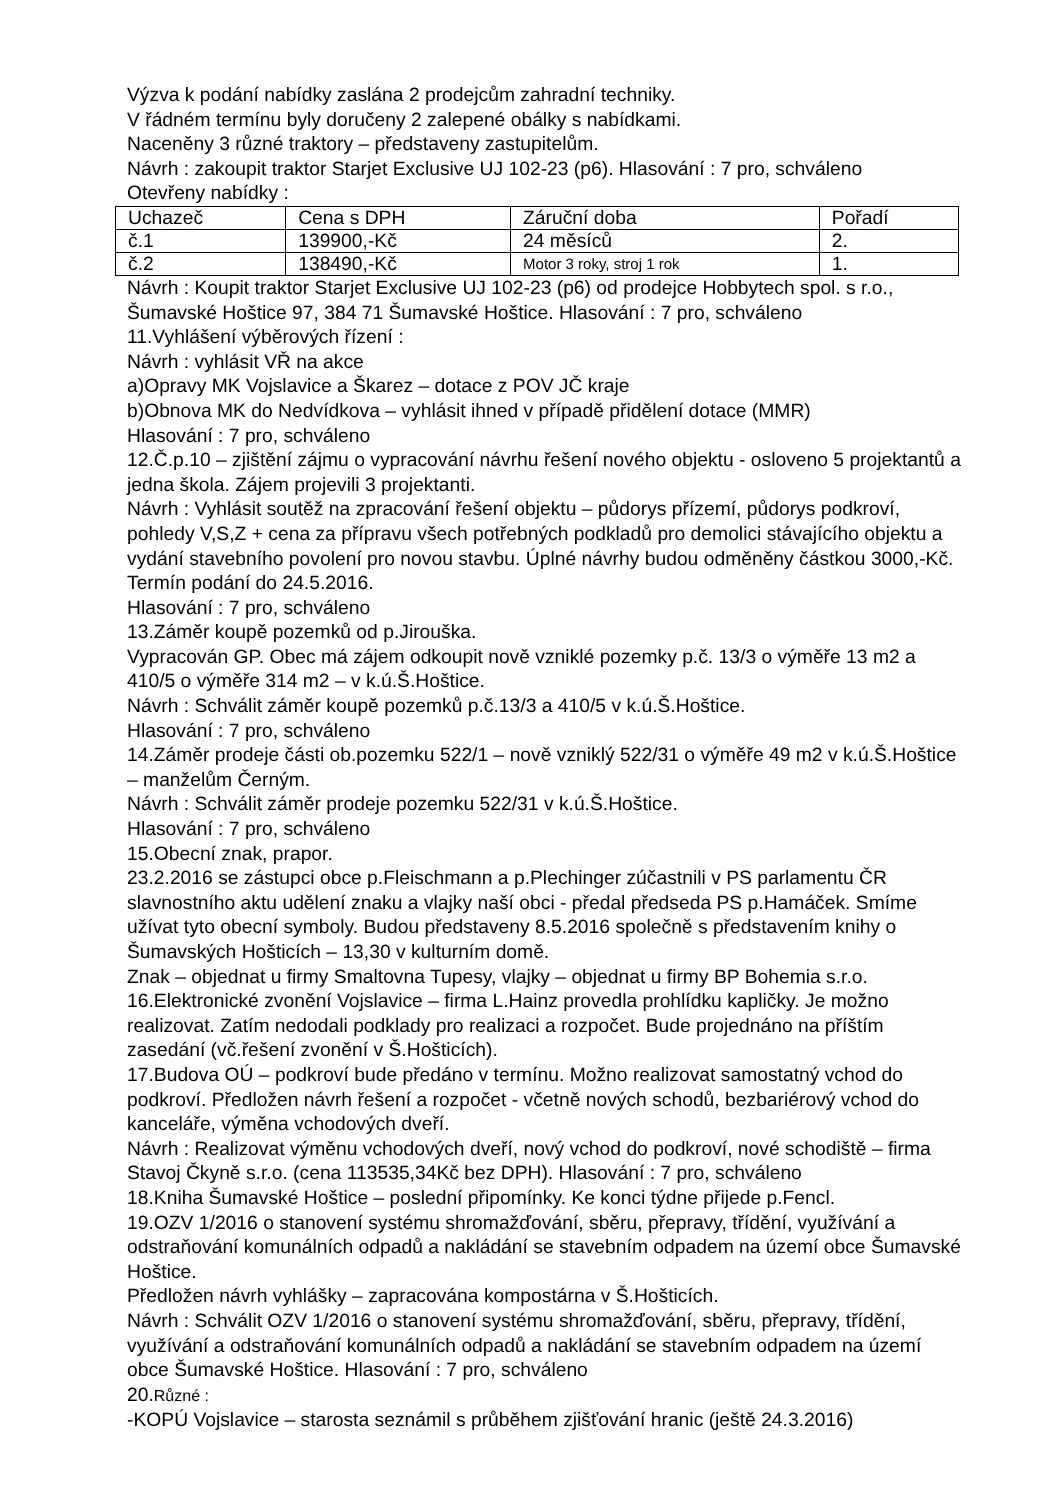Výzva k podání nabídky zaslána 2 prodejcům zahradní techniky.
V řádném termínu byly doručeny 2 zalepené obálky s nabídkami.
Naceněny 3 různé traktory – představeny zastupitelům.
Návrh : zakoupit traktor Starjet Exclusive UJ 102-23 (p6). Hlasování : 7 pro, schváleno
Otevřeny nabídky :
| Uchazeč | Cena s DPH | Záruční doba | Pořadí |
| č.1 | 139900,-Kč | 24 měsíců | 2. |
| č.2 | 138490,-Kč | Motor 3 roky, stroj 1 rok | 1. |
Návrh : Koupit traktor Starjet Exclusive UJ 102-23 (p6) od prodejce Hobbytech spol. s r.o., Šumavské Hoštice 97, 384 71 Šumavské Hoštice. Hlasování : 7 pro, schváleno
11.Vyhlášení výběrových řízení :
Návrh : vyhlásit VŘ na akce
a)Opravy MK Vojslavice a Škarez – dotace z POV JČ kraje
b)Obnova MK do Nedvídkova – vyhlásit ihned v případě přidělení dotace (MMR)
Hlasování : 7 pro, schváleno
12.Č.p.10 – zjištění zájmu o vypracování návrhu řešení nového objektu - osloveno 5 projektantů a jedna škola. Zájem projevili 3 projektanti.
Návrh : Vyhlásit soutěž na zpracování řešení objektu – půdorys přízemí, půdorys podkroví, pohledy V,S,Z + cena za přípravu všech potřebných podkladů pro demolici stávajícího objektu a vydání stavebního povolení pro novou stavbu. Úplné návrhy budou odměněny částkou 3000,-Kč. Termín podání do 24.5.2016.
Hlasování : 7 pro, schváleno
13.Záměr koupě pozemků od p.Jirouška.
Vypracován GP. Obec má zájem odkoupit nově vzniklé pozemky p.č. 13/3 o výměře 13 m2 a 410/5 o výměře 314 m2 – v k.ú.Š.Hoštice.
Návrh : Schválit záměr koupě pozemků p.č.13/3 a 410/5 v k.ú.Š.Hoštice.
Hlasování : 7 pro, schváleno
14.Záměr prodeje části ob.pozemku 522/1 – nově vzniklý 522/31 o výměře 49 m2 v k.ú.Š.Hoštice – manželům Černým.
Návrh : Schválit záměr prodeje pozemku 522/31 v k.ú.Š.Hoštice.
Hlasování : 7 pro, schváleno
15.Obecní znak, prapor.
23.2.2016 se zástupci obce p.Fleischmann a p.Plechinger zúčastnili v PS parlamentu ČR slavnostního aktu udělení znaku a vlajky naší obci - předal předseda PS p.Hamáček. Smíme užívat tyto obecní symboly. Budou představeny 8.5.2016 společně s představením knihy o Šumavských Hošticích – 13,30 v kulturním domě.
Znak – objednat u firmy Smaltovna Tupesy, vlajky – objednat u firmy BP Bohemia s.r.o.
16.Elektronické zvonění Vojslavice – firma L.Hainz provedla prohlídku kapličky. Je možno realizovat. Zatím nedodali podklady pro realizaci a rozpočet. Bude projednáno na příštím zasedání (vč.řešení zvonění v Š.Hošticích).
17.Budova OÚ – podkroví bude předáno v termínu. Možno realizovat samostatný vchod do podkroví. Předložen návrh řešení a rozpočet - včetně nových schodů, bezbariérový vchod do kanceláře, výměna vchodových dveří.
Návrh : Realizovat výměnu vchodových dveří, nový vchod do podkroví, nové schodiště – firma Stavoj Čkyně s.r.o. (cena 113535,34Kč bez DPH). Hlasování : 7 pro, schváleno
18.Kniha Šumavské Hoštice – poslední připomínky. Ke konci týdne přijede p.Fencl.
19.OZV 1/2016 o stanovení systému shromažďování, sběru, přepravy, třídění, využívání a odstraňování komunálních odpadů a nakládání se stavebním odpadem na území obce Šumavské Hoštice.
Předložen návrh vyhlášky – zapracována kompostárna v Š.Hošticích.
Návrh : Schválit OZV 1/2016 o stanovení systému shromažďování, sběru, přepravy, třídění, využívání a odstraňování komunálních odpadů a nakládání se stavebním odpadem na území obce Šumavské Hoštice. Hlasování : 7 pro, schváleno
20.Různé :
-KOPÚ Vojslavice – starosta seznámil s průběhem zjišťování hranic (ještě 24.3.2016)